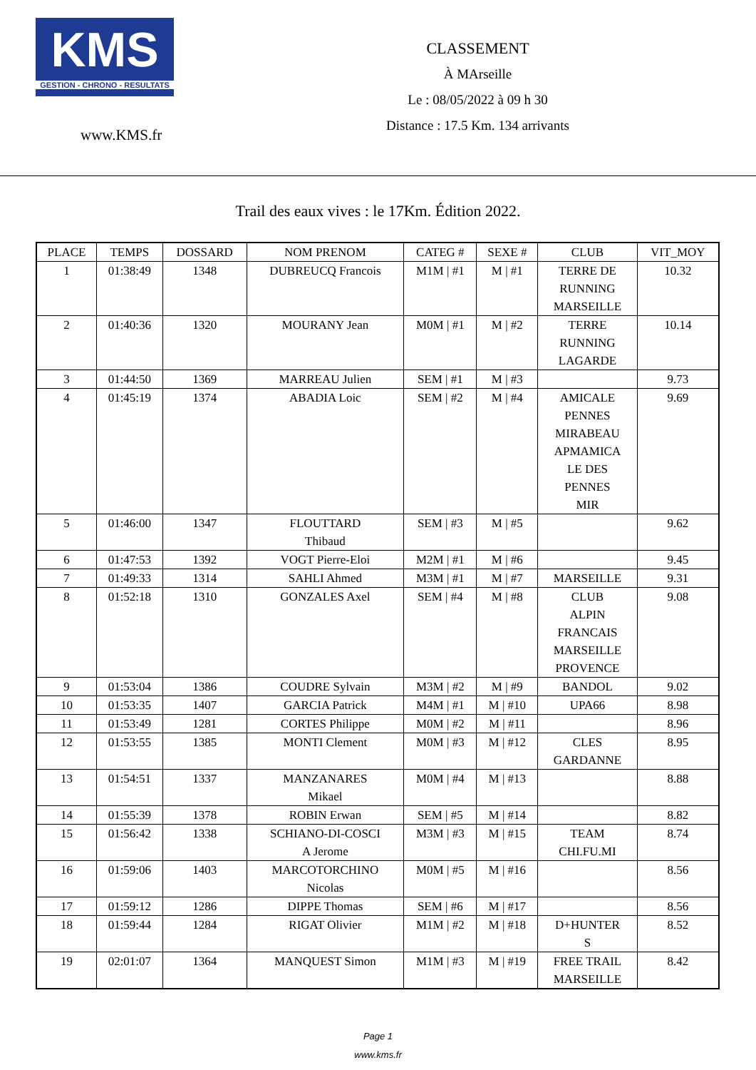KMS
GESTION - CHRONO - RESULTATS
www.KMS.fr
CLASSEMENT
À MArseille
Le : 08/05/2022 à 09 h 30
Distance : 17.5 Km. 134 arrivants
Trail des eaux vives : le 17Km. Édition 2022.
| PLACE | TEMPS | DOSSARD | NOM PRENOM | CATEG # | SEXE # | CLUB | VIT_MOY |
| --- | --- | --- | --- | --- | --- | --- | --- |
| 1 | 01:38:49 | 1348 | DUBREUCQ Francois | M1M / #1 | M / #1 | TERRE DE RUNNING MARSEILLE | 10.32 |
| 2 | 01:40:36 | 1320 | MOURANY Jean | M0M / #1 | M / #2 | TERRE RUNNING LAGARDE | 10.14 |
| 3 | 01:44:50 | 1369 | MARREAU Julien | SEM / #1 | M / #3 | | 9.73 |
| 4 | 01:45:19 | 1374 | ABADIA Loic | SEM / #2 | M / #4 | AMICALE PENNES MIRABEAU APMAMICA LE DES PENNES MIR | 9.69 |
| 5 | 01:46:00 | 1347 | FLOUTTARD Thibaud | SEM / #3 | M / #5 | | 9.62 |
| 6 | 01:47:53 | 1392 | VOGT Pierre-Eloi | M2M / #1 | M / #6 | | 9.45 |
| 7 | 01:49:33 | 1314 | SAHLI Ahmed | M3M / #1 | M / #7 | MARSEILLE | 9.31 |
| 8 | 01:52:18 | 1310 | GONZALES Axel | SEM / #4 | M / #8 | CLUB ALPIN FRANCAIS MARSEILLE PROVENCE | 9.08 |
| 9 | 01:53:04 | 1386 | COUDRE Sylvain | M3M / #2 | M / #9 | BANDOL | 9.02 |
| 10 | 01:53:35 | 1407 | GARCIA Patrick | M4M / #1 | M / #10 | UPA66 | 8.98 |
| 11 | 01:53:49 | 1281 | CORTES Philippe | M0M / #2 | M / #11 | | 8.96 |
| 12 | 01:53:55 | 1385 | MONTI Clement | M0M / #3 | M / #12 | CLES GARDANNE | 8.95 |
| 13 | 01:54:51 | 1337 | MANZANARES Mikael | M0M / #4 | M / #13 | | 8.88 |
| 14 | 01:55:39 | 1378 | ROBIN Erwan | SEM / #5 | M / #14 | | 8.82 |
| 15 | 01:56:42 | 1338 | SCHIANO-DI-COSCI A Jerome | M3M / #3 | M / #15 | TEAM CHI.FU.MI | 8.74 |
| 16 | 01:59:06 | 1403 | MARCOTORCHINO Nicolas | M0M / #5 | M / #16 | | 8.56 |
| 17 | 01:59:12 | 1286 | DIPPE Thomas | SEM / #6 | M / #17 | | 8.56 |
| 18 | 01:59:44 | 1284 | RIGAT Olivier | M1M / #2 | M / #18 | D+HUNTER S | 8.52 |
| 19 | 02:01:07 | 1364 | MANQUEST Simon | M1M / #3 | M / #19 | FREE TRAIL MARSEILLE | 8.42 |
Page 1
www.kms.fr